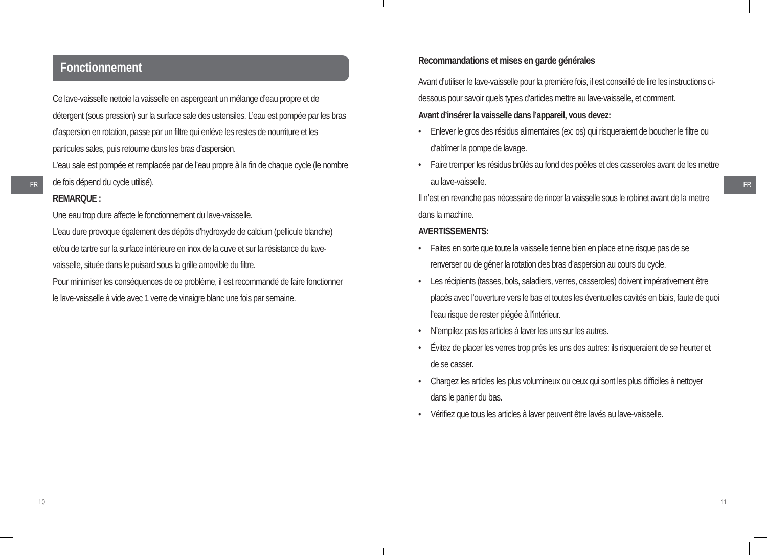Fonctionnement
FR
Ce lave-vaisselle nettoie la vaisselle en aspergeant un mélange d’eau propre et de détergent (sous pression) sur la surface sale des ustensiles. L’eau est pompée par les bras d’aspersion en rotation, passe par un filtre qui enlève les restes de nourriture et les particules sales, puis retourne dans les bras d’aspersion.
L’eau sale est pompée et remplacée par de l’eau propre à la fin de chaque cycle (le nombre de fois dépend du cycle utilisé).
REMARQUE :
Une eau trop dure affecte le fonctionnement du lave-vaisselle.
L’eau dure provoque également des dépôts d’hydroxyde de calcium (pellicule blanche) et/ou de tartre sur la surface intérieure en inox de la cuve et sur la résistance du lave-vaisselle, située dans le puisard sous la grille amovible du filtre.
Pour minimiser les conséquences de ce problème, il est recommandé de faire fonctionner le lave-vaisselle à vide avec 1 verre de vinaigre blanc une fois par semaine.
10
FR
Recommandations et mises en garde générales
Avant d’utiliser le lave-vaisselle pour la première fois, il est conseillé de lire les instructions ci-dessous pour savoir quels types d’articles mettre au lave-vaisselle, et comment.
Avant d’insérer la vaisselle dans l’appareil, vous devez:
• Enlever le gros des résidus alimentaires (ex: os) qui risqueraient de boucher le filtre ou d’abîmer la pompe de lavage.
• Faire tremper les résidus brûlés au fond des poêles et des casseroles avant de les mettre au lave-vaisselle.
Il n’est en revanche pas nécessaire de rincer la vaisselle sous le robinet avant de la mettre dans la machine.
AVERTISSEMENTS:
• Faites en sorte que toute la vaisselle tienne bien en place et ne risque pas de se renverser ou de gêner la rotation des bras d’aspersion au cours du cycle.
• Les récipients (tasses, bols, saladiers, verres, casseroles) doivent impérativement être placés avec l’ouverture vers le bas et toutes les éventuelles cavités en biais, faute de quoi l’eau risque de rester piégée à l’intérieur.
• N’empilez pas les articles à laver les uns sur les autres.
• Évitez de placer les verres trop près les uns des autres: ils risqueraient de se heurter et de se casser.
• Chargez les articles les plus volumineux ou ceux qui sont les plus difficiles à nettoyer dans le panier du bas.
• Vérifiez que tous les articles à laver peuvent être lavés au lave-vaisselle.
11